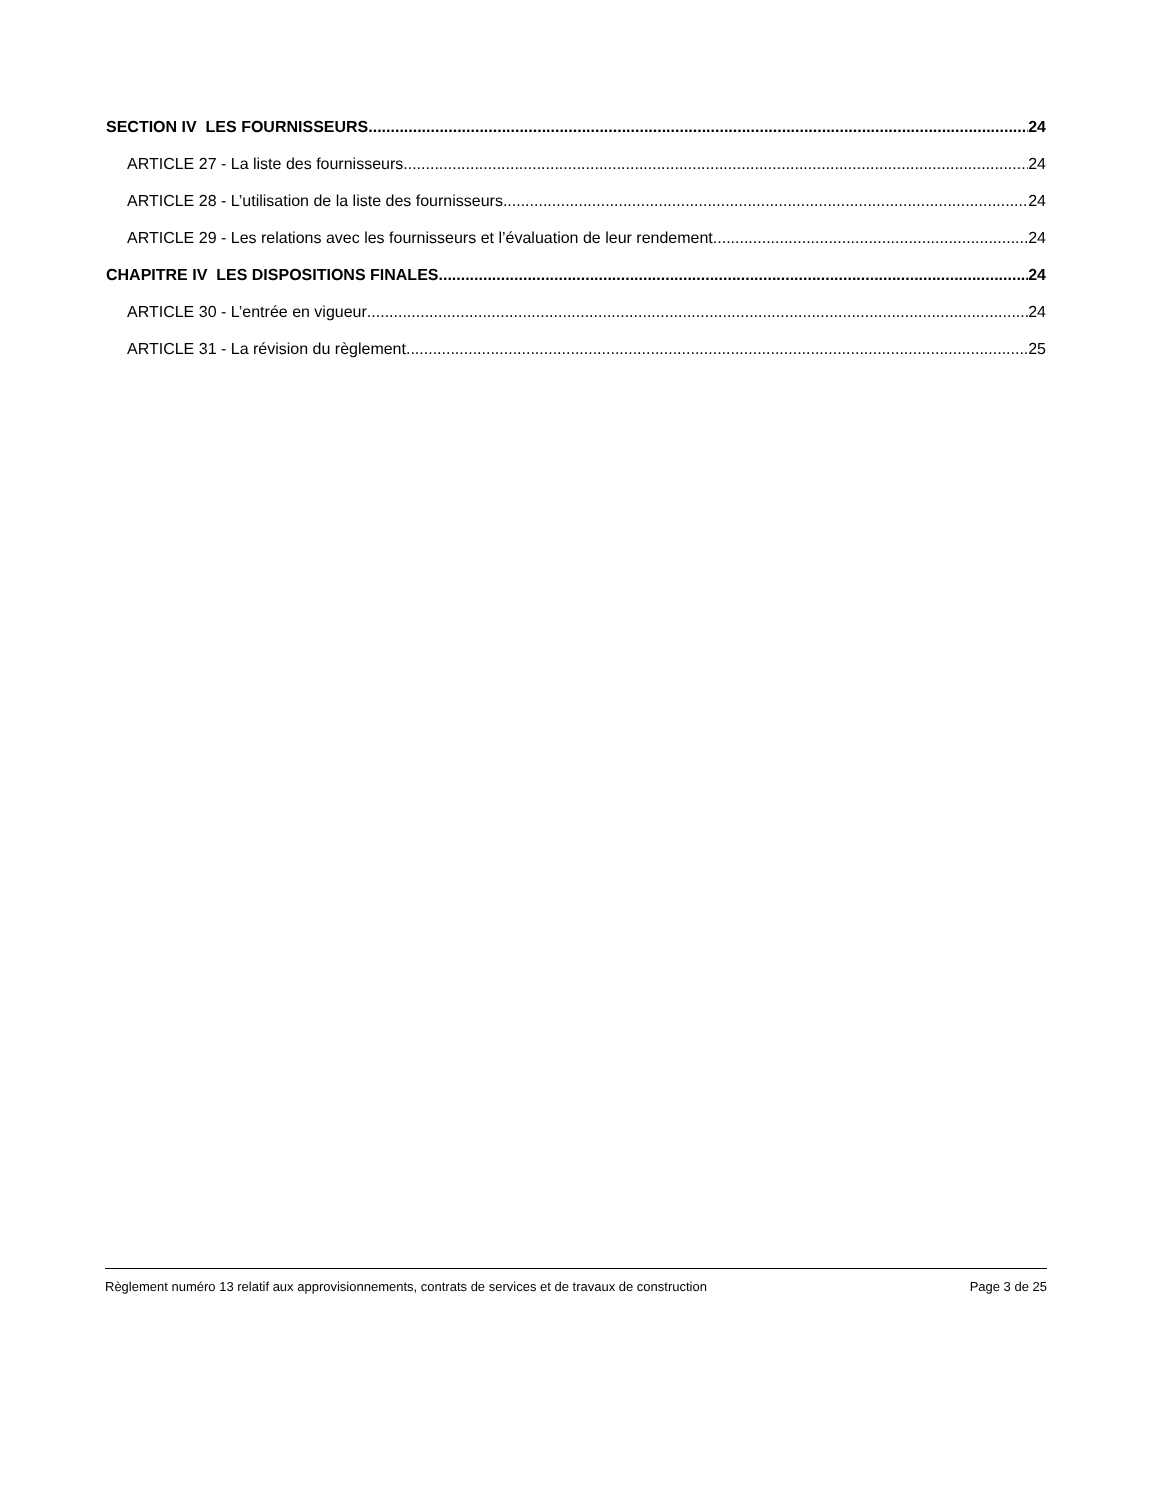SECTION IV LES FOURNISSEURS 24
ARTICLE 27 - La liste des fournisseurs 24
ARTICLE 28 - L’utilisation de la liste des fournisseurs 24
ARTICLE 29 - Les relations avec les fournisseurs et l’évaluation de leur rendement 24
CHAPITRE IV LES DISPOSITIONS FINALES 24
ARTICLE 30 - L’entrée en vigueur 24
ARTICLE 31 - La révision du règlement 25
Règlement numéro 13 relatif aux approvisionnements, contrats de services et de travaux de construction Page 3 de 25